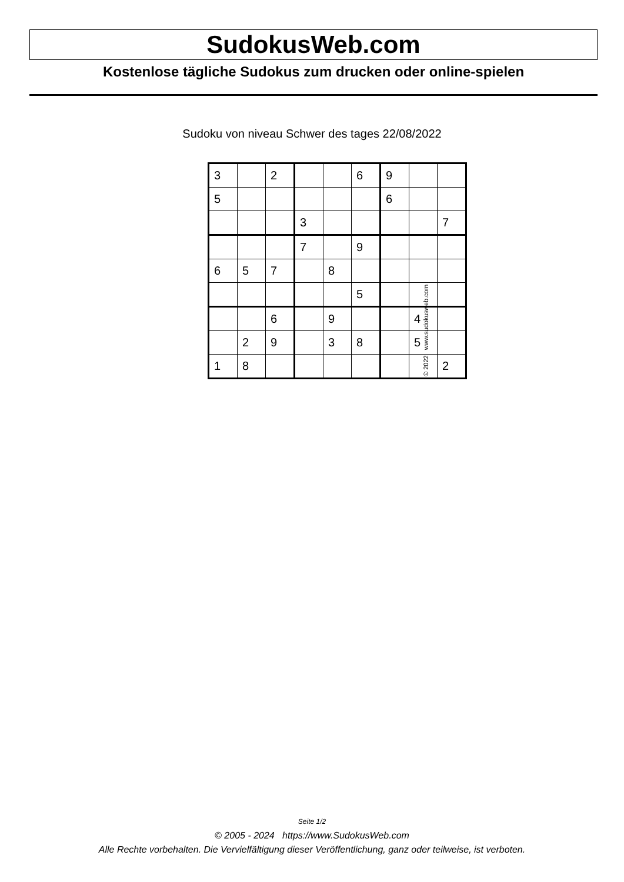SudokusWeb.com
Kostenlose tägliche Sudokus zum drucken oder online-spielen
Sudoku von niveau Schwer des tages 22/08/2022
| 3 | | 2 | | | 6 | 9 | | |
| 5 | | | | | | 6 | | |
| | | | 3 | | | | | 7 |
| | | | 7 | | 9 | | | |
| 6 | 5 | 7 | | 8 | | | | |
| | | | | | 5 | | | |
| | | 6 | | 9 | | | 4 | |
| | 2 | 9 | | 3 | 8 | | 5 | |
| 1 | 8 | | | | | | | 2 |
© 2022 www.sudokusweb.com
Seite 1/2
© 2005 - 2024 https://www.SudokusWeb.com
Alle Rechte vorbehalten. Die Vervielfältigung dieser Veröffentlichung, ganz oder teilweise, ist verboten.